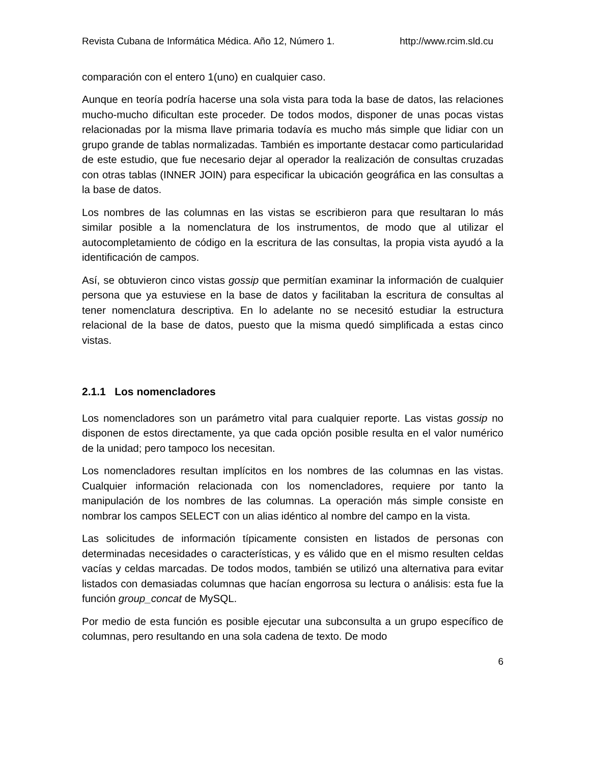Revista Cubana de Informática Médica. Año 12, Número 1. http://www.rcim.sld.cu
comparación con el entero 1(uno) en cualquier caso.
Aunque en teoría podría hacerse una sola vista para toda la base de datos, las relaciones mucho-mucho dificultan este proceder. De todos modos, disponer de unas pocas vistas relacionadas por la misma llave primaria todavía es mucho más simple que lidiar con un grupo grande de tablas normalizadas. También es importante destacar como particularidad de este estudio, que fue necesario dejar al operador la realización de consultas cruzadas con otras tablas (INNER JOIN) para especificar la ubicación geográfica en las consultas a la base de datos.
Los nombres de las columnas en las vistas se escribieron para que resultaran lo más similar posible a la nomenclatura de los instrumentos, de modo que al utilizar el autocompletamiento de código en la escritura de las consultas, la propia vista ayudó a la identificación de campos.
Así, se obtuvieron cinco vistas gossip que permitían examinar la información de cualquier persona que ya estuviese en la base de datos y facilitaban la escritura de consultas al tener nomenclatura descriptiva. En lo adelante no se necesitó estudiar la estructura relacional de la base de datos, puesto que la misma quedó simplificada a estas cinco vistas.
2.1.1 Los nomencladores
Los nomencladores son un parámetro vital para cualquier reporte. Las vistas gossip no disponen de estos directamente, ya que cada opción posible resulta en el valor numérico de la unidad; pero tampoco los necesitan.
Los nomencladores resultan implícitos en los nombres de las columnas en las vistas. Cualquier información relacionada con los nomencladores, requiere por tanto la manipulación de los nombres de las columnas. La operación más simple consiste en nombrar los campos SELECT con un alias idéntico al nombre del campo en la vista.
Las solicitudes de información típicamente consisten en listados de personas con determinadas necesidades o características, y es válido que en el mismo resulten celdas vacías y celdas marcadas. De todos modos, también se utilizó una alternativa para evitar listados con demasiadas columnas que hacían engorrosa su lectura o análisis: esta fue la función group_concat de MySQL.
Por medio de esta función es posible ejecutar una subconsulta a un grupo específico de columnas, pero resultando en una sola cadena de texto. De modo
6